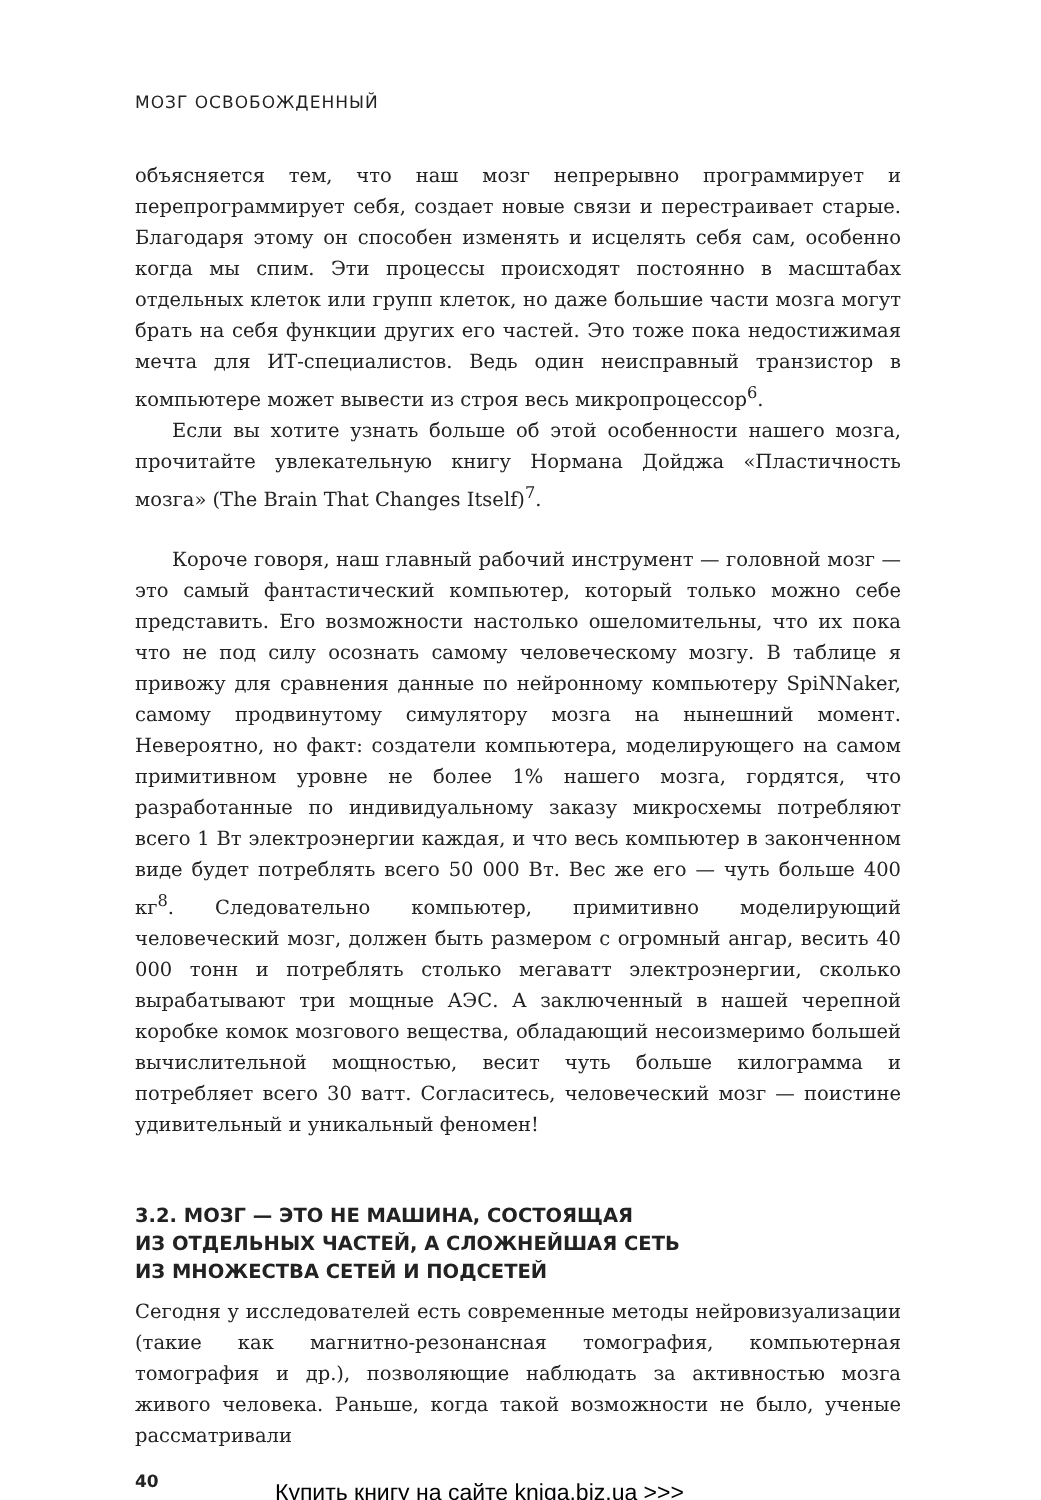МОЗГ ОСВОБОЖДЕННЫЙ
объясняется тем, что наш мозг непрерывно программирует и перепрограммирует себя, создает новые связи и перестраивает старые. Благодаря этому он способен изменять и исцелять себя сам, особенно когда мы спим. Эти процессы происходят постоянно в масштабах отдельных клеток или групп клеток, но даже большие части мозга могут брать на себя функции других его частей. Это тоже пока недостижимая мечта для ИТ-специалистов. Ведь один неисправный транзистор в компьютере может вывести из строя весь микропроцессор<sup>6</sup>.
Если вы хотите узнать больше об этой особенности нашего мозга, прочитайте увлекательную книгу Нормана Дойджа «Пластичность мозга» (The Brain That Changes Itself)<sup>7</sup>.
Короче говоря, наш главный рабочий инструмент — головной мозг — это самый фантастический компьютер, который только можно себе представить. Его возможности настолько ошеломительны, что их пока что не под силу осознать самому человеческому мозгу. В таблице я привожу для сравнения данные по нейронному компьютеру SpiNNaker, самому продвинутому симулятору мозга на нынешний момент. Невероятно, но факт: создатели компьютера, моделирующего на самом примитивном уровне не более 1% нашего мозга, гордятся, что разработанные по индивидуальному заказу микросхемы потребляют всего 1 Вт электроэнергии каждая, и что весь компьютер в законченном виде будет потреблять всего 50 000 Вт. Вес же его — чуть больше 400 кг<sup>8</sup>. Следовательно компьютер, примитивно моделирующий человеческий мозг, должен быть размером с огромный ангар, весить 40 000 тонн и потреблять столько мегаватт электроэнергии, сколько вырабатывают три мощные АЭС. А заключенный в нашей черепной коробке комок мозгового вещества, обладающий несоизмеримо большей вычислительной мощностью, весит чуть больше килограмма и потребляет всего 30 ватт. Согласитесь, человеческий мозг — поистине удивительный и уникальный феномен!
3.2. МОЗГ — ЭТО НЕ МАШИНА, СОСТОЯЩАЯ
ИЗ ОТДЕЛЬНЫХ ЧАСТЕЙ, А СЛОЖНЕЙШАЯ СЕТЬ
ИЗ МНОЖЕСТВА СЕТЕЙ И ПОДСЕТЕЙ
Сегодня у исследователей есть современные методы нейровизуализации (такие как магнитно-резонансная томография, компьютерная томография и др.), позволяющие наблюдать за активностью мозга живого человека. Раньше, когда такой возможности не было, ученые рассматривали
40
Купить книгу на сайте kniga.biz.ua >>>